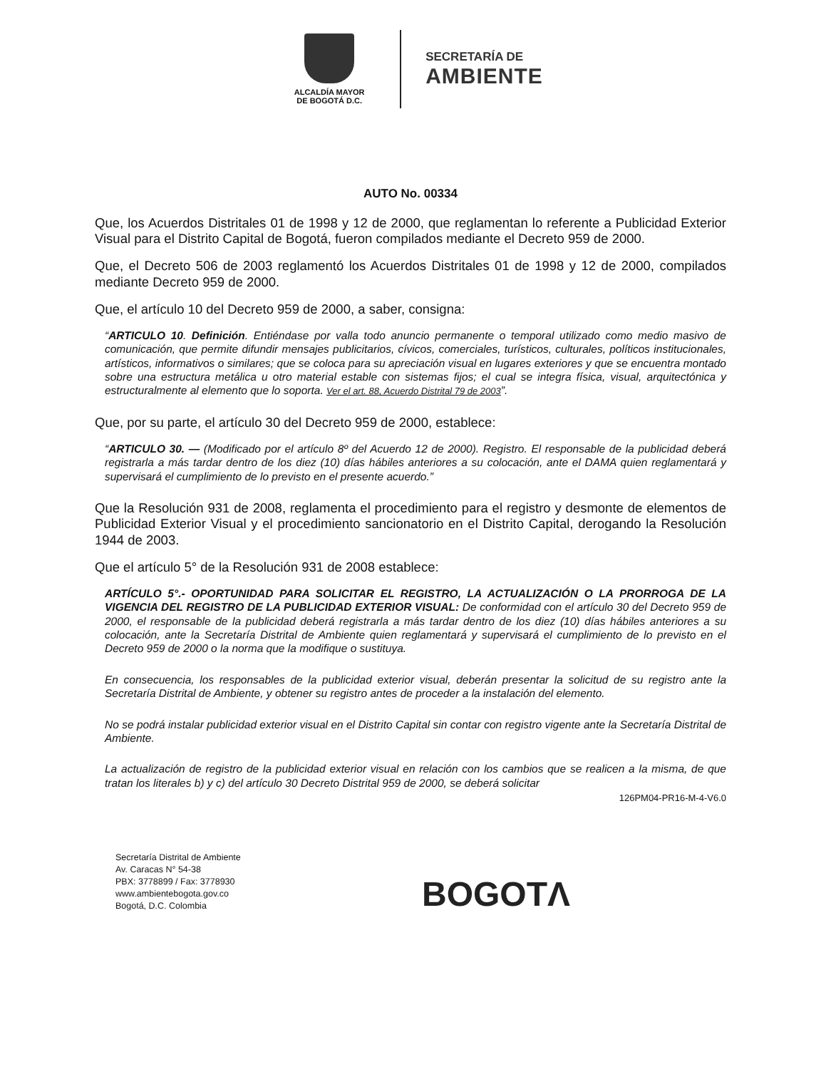ALCALDÍA MAYOR
DE BOGOTÁ D.C.
SECRETARÍA DE
AMBIENTE
AUTO No. 00334
Que, los Acuerdos Distritales 01 de 1998 y 12 de 2000, que reglamentan lo referente a Publicidad Exterior Visual para el Distrito Capital de Bogotá, fueron compilados mediante el Decreto 959 de 2000.
Que, el Decreto 506 de 2003 reglamentó los Acuerdos Distritales 01 de 1998 y 12 de 2000, compilados mediante Decreto 959 de 2000.
Que, el artículo 10 del Decreto 959 de 2000, a saber, consigna:
“ARTICULO 10. Definición. Entiéndase por valla todo anuncio permanente o temporal utilizado como medio masivo de comunicación, que permite difundir mensajes publicitarios, cívicos, comerciales, turísticos, culturales, políticos institucionales, artísticos, informativos o similares; que se coloca para su apreciación visual en lugares exteriores y que se encuentra montado sobre una estructura metálica u otro material estable con sistemas fijos; el cual se integra física, visual, arquitectónica y estructuralmente al elemento que lo soporta. Ver el art. 88, Acuerdo Distrital 79 de 2003”.
Que, por su parte, el artículo 30 del Decreto 959 de 2000, establece:
“ARTICULO 30. — (Modificado por el artículo 8º del Acuerdo 12 de 2000). Registro. El responsable de la publicidad deberá registrarla a más tardar dentro de los diez (10) días hábiles anteriores a su colocación, ante el DAMA quien reglamentará y supervisará el cumplimiento de lo previsto en el presente acuerdo.”
Que la Resolución 931 de 2008, reglamenta el procedimiento para el registro y desmonte de elementos de Publicidad Exterior Visual y el procedimiento sancionatorio en el Distrito Capital, derogando la Resolución 1944 de 2003.
Que el artículo 5° de la Resolución 931 de 2008 establece:
ARTÍCULO 5°.- OPORTUNIDAD PARA SOLICITAR EL REGISTRO, LA ACTUALIZACIÓN O LA PRORROGA DE LA VIGENCIA DEL REGISTRO DE LA PUBLICIDAD EXTERIOR VISUAL: De conformidad con el artículo 30 del Decreto 959 de 2000, el responsable de la publicidad deberá registrarla a más tardar dentro de los diez (10) días hábiles anteriores a su colocación, ante la Secretaría Distrital de Ambiente quien reglamentará y supervisará el cumplimiento de lo previsto en el Decreto 959 de 2000 o la norma que la modifique o sustituya.
En consecuencia, los responsables de la publicidad exterior visual, deberán presentar la solicitud de su registro ante la Secretaría Distrital de Ambiente, y obtener su registro antes de proceder a la instalación del elemento.
No se podrá instalar publicidad exterior visual en el Distrito Capital sin contar con registro vigente ante la Secretaría Distrital de Ambiente.
La actualización de registro de la publicidad exterior visual en relación con los cambios que se realicen a la misma, de que tratan los literales b) y c) del artículo 30 Decreto Distrital 959 de 2000, se deberá solicitar
126PM04-PR16-M-4-V6.0
Secretaría Distrital de Ambiente
Av. Caracas N° 54-38
PBX: 3778899 / Fax: 3778930
www.ambientebogota.gov.co
Bogotá, D.C. Colombia
BOGOTΛ